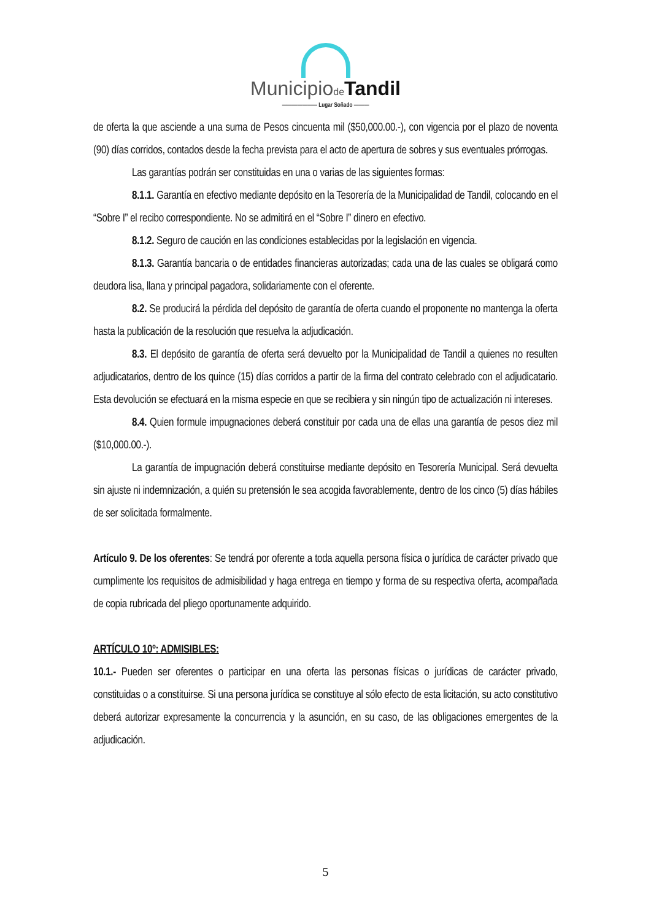Municipiode Tandil
——————— Lugar Soñado ———
de oferta la que asciende a una suma de Pesos cincuenta mil ($50,000.00.-), con vigencia por el plazo de noventa (90) días corridos, contados desde la fecha prevista para el acto de apertura de sobres y sus eventuales prórrogas.
Las garantías podrán ser constituidas en una o varias de las siguientes formas:
8.1.1. Garantía en efectivo mediante depósito en la Tesorería de la Municipalidad de Tandil, colocando en el “Sobre I” el recibo correspondiente. No se admitirá en el “Sobre I” dinero en efectivo.
8.1.2. Seguro de caución en las condiciones establecidas por la legislación en vigencia.
8.1.3. Garantía bancaria o de entidades financieras autorizadas; cada una de las cuales se obligará como deudora lisa, llana y principal pagadora, solidariamente con el oferente.
8.2. Se producirá la pérdida del depósito de garantía de oferta cuando el proponente no mantenga la oferta hasta la publicación de la resolución que resuelva la adjudicación.
8.3. El depósito de garantía de oferta será devuelto por la Municipalidad de Tandil a quienes no resulten adjudicatarios, dentro de los quince (15) días corridos a partir de la firma del contrato celebrado con el adjudicatario. Esta devolución se efectuará en la misma especie en que se recibiera y sin ningún tipo de actualización ni intereses.
8.4. Quien formule impugnaciones deberá constituir por cada una de ellas una garantía de pesos diez mil ($10,000.00.-).
La garantía de impugnación deberá constituirse mediante depósito en Tesorería Municipal. Será devuelta sin ajuste ni indemnización, a quién su pretensión le sea acogida favorablemente, dentro de los cinco (5) días hábiles de ser solicitada formalmente.
Artículo 9. De los oferentes: Se tendrá por oferente a toda aquella persona física o jurídica de carácter privado que cumplimente los requisitos de admisibilidad y haga entrega en tiempo y forma de su respectiva oferta, acompañada de copia rubricada del pliego oportunamente adquirido.
ARTÍCULO 10º: ADMISIBLES:
10.1.- Pueden ser oferentes o participar en una oferta las personas físicas o jurídicas de carácter privado, constituidas o a constituirse. Si una persona jurídica se constituye al sólo efecto de esta licitación, su acto constitutivo deberá autorizar expresamente la concurrencia y la asunción, en su caso, de las obligaciones emergentes de la adjudicación.
5